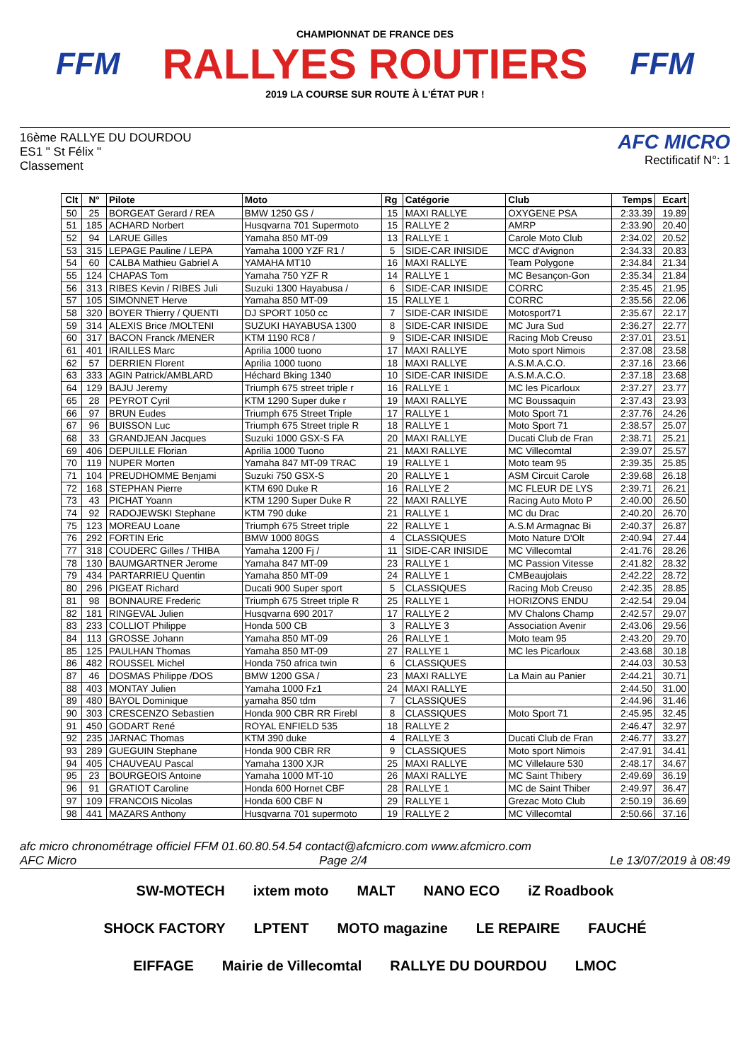FFM
CHAMPIONNAT DE FRANCE DES
RALLYES ROUTIERS
2019 LA COURSE SUR ROUTE À L'ÉTAT PUR !
FFM
16ème RALLYE DU DOURDOU
ES1 " St Félix "
Classement
AFC MICRO
Rectificatif N°: 1
| Clt | N° | Pilote | Moto | Rg | Catégorie | Club | Temps | Ecart |
| --- | --- | --- | --- | --- | --- | --- | --- | --- |
| 50 | 25 | BORGEAT Gerard / REA | BMW 1250 GS / | 15 | MAXI RALLYE | OXYGENE PSA | 2:33.39 | 19.89 |
| 51 | 185 | ACHARD Norbert | Husqvarna 701 Supermoto | 15 | RALLYE 2 | AMRP | 2:33.90 | 20.40 |
| 52 | 94 | LARUE Gilles | Yamaha 850 MT-09 | 13 | RALLYE 1 | Carole Moto Club | 2:34.02 | 20.52 |
| 53 | 315 | LEPAGE Pauline / LEPA | Yamaha 1000 YZF R1 / | 5 | SIDE-CAR INISIDE | MCC d'Avignon | 2:34.33 | 20.83 |
| 54 | 60 | CALBA Mathieu Gabriel A | YAMAHA MT10 | 16 | MAXI RALLYE | Team Polygone | 2:34.84 | 21.34 |
| 55 | 124 | CHAPAS Tom | Yamaha 750 YZF R | 14 | RALLYE 1 | MC Besançon-Gon | 2:35.34 | 21.84 |
| 56 | 313 | RIBES Kevin / RIBES Juli | Suzuki 1300 Hayabusa / | 6 | SIDE-CAR INISIDE | CORRC | 2:35.45 | 21.95 |
| 57 | 105 | SIMONNET Herve | Yamaha 850 MT-09 | 15 | RALLYE 1 | CORRC | 2:35.56 | 22.06 |
| 58 | 320 | BOYER Thierry / QUENTI | DJ SPORT 1050 cc | 7 | SIDE-CAR INISIDE | Motosport71 | 2:35.67 | 22.17 |
| 59 | 314 | ALEXIS Brice /MOLTENI | SUZUKI HAYABUSA 1300 | 8 | SIDE-CAR INISIDE | MC Jura Sud | 2:36.27 | 22.77 |
| 60 | 317 | BACON Franck /MENER | KTM 1190 RC8 / | 9 | SIDE-CAR INISIDE | Racing Mob Creuso | 2:37.01 | 23.51 |
| 61 | 401 | IRAILLES Marc | Aprilia 1000 tuono | 17 | MAXI RALLYE | Moto sport Nimois | 2:37.08 | 23.58 |
| 62 | 57 | DERRIEN Florent | Aprilia 1000 tuono | 18 | MAXI RALLYE | A.S.M.A.C.O. | 2:37.16 | 23.66 |
| 63 | 333 | AGIN Patrick/AMBLARD | Héchard Bking 1340 | 10 | SIDE-CAR INISIDE | A.S.M.A.C.O. | 2:37.18 | 23.68 |
| 64 | 129 | BAJU Jeremy | Triumph 675 street triple r | 16 | RALLYE 1 | MC les Picarloux | 2:37.27 | 23.77 |
| 65 | 28 | PEYROT Cyril | KTM 1290 Super duke r | 19 | MAXI RALLYE | MC Boussaquin | 2:37.43 | 23.93 |
| 66 | 97 | BRUN Eudes | Triumph 675 Street Triple | 17 | RALLYE 1 | Moto Sport 71 | 2:37.76 | 24.26 |
| 67 | 96 | BUISSON Luc | Triumph 675 Street triple R | 18 | RALLYE 1 | Moto Sport 71 | 2:38.57 | 25.07 |
| 68 | 33 | GRANDJEAN Jacques | Suzuki 1000 GSX-S FA | 20 | MAXI RALLYE | Ducati Club de Fran | 2:38.71 | 25.21 |
| 69 | 406 | DEPUILLE Florian | Aprilia 1000 Tuono | 21 | MAXI RALLYE | MC Villecomtal | 2:39.07 | 25.57 |
| 70 | 119 | NUPER Morten | Yamaha 847 MT-09 TRAC | 19 | RALLYE 1 | Moto team 95 | 2:39.35 | 25.85 |
| 71 | 104 | PREUDHOMME Benjami | Suzuki 750 GSX-S | 20 | RALLYE 1 | ASM Circuit Carole | 2:39.68 | 26.18 |
| 72 | 168 | STEPHAN Pierre | KTM 690 Duke R | 16 | RALLYE 2 | MC FLEUR DE LYS | 2:39.71 | 26.21 |
| 73 | 43 | PICHAT Yoann | KTM 1290 Super Duke R | 22 | MAXI RALLYE | Racing Auto Moto P | 2:40.00 | 26.50 |
| 74 | 92 | RADOJEWSKI Stephane | KTM 790 duke | 21 | RALLYE 1 | MC du Drac | 2:40.20 | 26.70 |
| 75 | 123 | MOREAU Loane | Triumph 675 Street triple | 22 | RALLYE 1 | A.S.M Armagnac Bi | 2:40.37 | 26.87 |
| 76 | 292 | FORTIN Eric | BMW 1000 80GS | 4 | CLASSIQUES | Moto Nature D'Olt | 2:40.94 | 27.44 |
| 77 | 318 | COUDERC Gilles / THIBA | Yamaha 1200 Fj / | 11 | SIDE-CAR INISIDE | MC Villecomtal | 2:41.76 | 28.26 |
| 78 | 130 | BAUMGARTNER Jerome | Yamaha 847 MT-09 | 23 | RALLYE 1 | MC Passion Vitesse | 2:41.82 | 28.32 |
| 79 | 434 | PARTARRIEU Quentin | Yamaha 850 MT-09 | 24 | RALLYE 1 | CMBeaujolais | 2:42.22 | 28.72 |
| 80 | 296 | PIGEAT Richard | Ducati 900 Super sport | 5 | CLASSIQUES | Racing Mob Creuso | 2:42.35 | 28.85 |
| 81 | 98 | BONNAURE Frederic | Triumph 675 Street triple R | 25 | RALLYE 1 | HORIZONS ENDU | 2:42.54 | 29.04 |
| 82 | 181 | RINGEVAL Julien | Husqvarna 690 2017 | 17 | RALLYE 2 | MV Chalons Champ | 2:42.57 | 29.07 |
| 83 | 233 | COLLIOT Philippe | Honda 500 CB | 3 | RALLYE 3 | Association Avenir | 2:43.06 | 29.56 |
| 84 | 113 | GROSSE Johann | Yamaha 850 MT-09 | 26 | RALLYE 1 | Moto team 95 | 2:43.20 | 29.70 |
| 85 | 125 | PAULHAN Thomas | Yamaha 850 MT-09 | 27 | RALLYE 1 | MC les Picarloux | 2:43.68 | 30.18 |
| 86 | 482 | ROUSSEL Michel | Honda 750 africa twin | 6 | CLASSIQUES | | 2:44.03 | 30.53 |
| 87 | 46 | DOSMAS Philippe /DOS | BMW 1200 GSA / | 23 | MAXI RALLYE | La Main au Panier | 2:44.21 | 30.71 |
| 88 | 403 | MONTAY Julien | Yamaha 1000 Fz1 | 24 | MAXI RALLYE | | 2:44.50 | 31.00 |
| 89 | 480 | BAYOL Dominique | yamaha 850 tdm | 7 | CLASSIQUES | | 2:44.96 | 31.46 |
| 90 | 303 | CRESCENZO Sebastien | Honda 900 CBR RR Firebl | 8 | CLASSIQUES | Moto Sport 71 | 2:45.95 | 32.45 |
| 91 | 450 | GODART René | ROYAL ENFIELD 535 | 18 | RALLYE 2 | | 2:46.47 | 32.97 |
| 92 | 235 | JARNAC Thomas | KTM 390 duke | 4 | RALLYE 3 | Ducati Club de Fran | 2:46.77 | 33.27 |
| 93 | 289 | GUEGUIN Stephane | Honda 900 CBR RR | 9 | CLASSIQUES | Moto sport Nimois | 2:47.91 | 34.41 |
| 94 | 405 | CHAUVEAU Pascal | Yamaha 1300 XJR | 25 | MAXI RALLYE | MC Villelaure 530 | 2:48.17 | 34.67 |
| 95 | 23 | BOURGEOIS Antoine | Yamaha 1000 MT-10 | 26 | MAXI RALLYE | MC Saint Thibery | 2:49.69 | 36.19 |
| 96 | 91 | GRATIOT Caroline | Honda 600 Hornet CBF | 28 | RALLYE 1 | MC de Saint Thiber | 2:49.97 | 36.47 |
| 97 | 109 | FRANCOIS Nicolas | Honda 600 CBF N | 29 | RALLYE 1 | Grezac Moto Club | 2:50.19 | 36.69 |
| 98 | 441 | MAZARS Anthony | Husqvarna 701 supermoto | 19 | RALLYE 2 | MC Villecomtal | 2:50.66 | 37.16 |
afc micro chronométrage officiel FFM 01.60.80.54.54 contact@afcmicro.com www.afcmicro.com
AFC Micro Page 2/4 Le 13/07/2019 à 08:49
SW-MOTECH ixtem moto MALT NANO ECO iZ Roadbook SHOCK FACTORY LPTENT MOTO magazine LE REPAIRE FAUCHÉ EIFFAGE Mairie de Villecomtal RALLYE DU DOURDOU LMOC